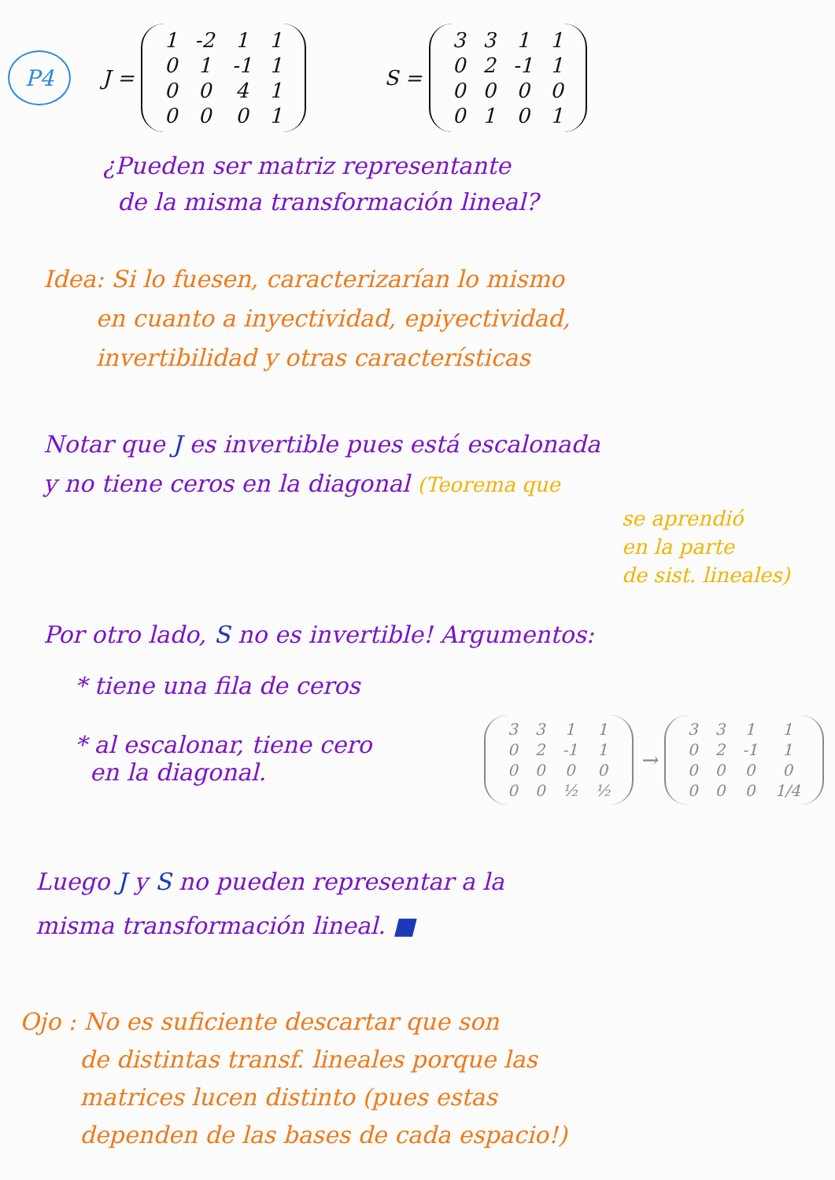P4
J =
| 1 | -2 | 1 | 1 |
| 0 | 1 | -1 | 1 |
| 0 | 0 | 4 | 1 |
| 0 | 0 | 0 | 1 |
S =
| 3 | 3 | 1 | 1 |
| 0 | 2 | -1 | 1 |
| 0 | 0 | 0 | 0 |
| 0 | 1 | 0 | 1 |
¿Pueden ser matriz representante
de la misma transformación lineal?
Idea: Si lo fuesen, caracterizarían lo mismo
en cuanto a inyectividad, epiyectividad,
invertibilidad y otras características
Notar que J es invertible pues está escalonada
y no tiene ceros en la diagonal (Teorema que
se aprendió
en la parte
de sist. lineales)
Por otro lado, S no es invertible! Argumentos:
* tiene una fila de ceros
* al escalonar, tiene cero
en la diagonal.
| 3 | 3 | 1 | 1 |
| 0 | 2 | -1 | 1 |
| 0 | 0 | 0 | 0 |
| 0 | 0 | ½ | ½ |
→
| 3 | 3 | 1 | 1 |
| 0 | 2 | -1 | 1 |
| 0 | 0 | 0 | 0 |
| 0 | 0 | 0 | 1/4 |
Luego J y S no pueden representar a la
misma transformación lineal. ■
Ojo : No es suficiente descartar que son
de distintas transf. lineales porque las
matrices lucen distinto (pues estas
dependen de las bases de cada espacio!)